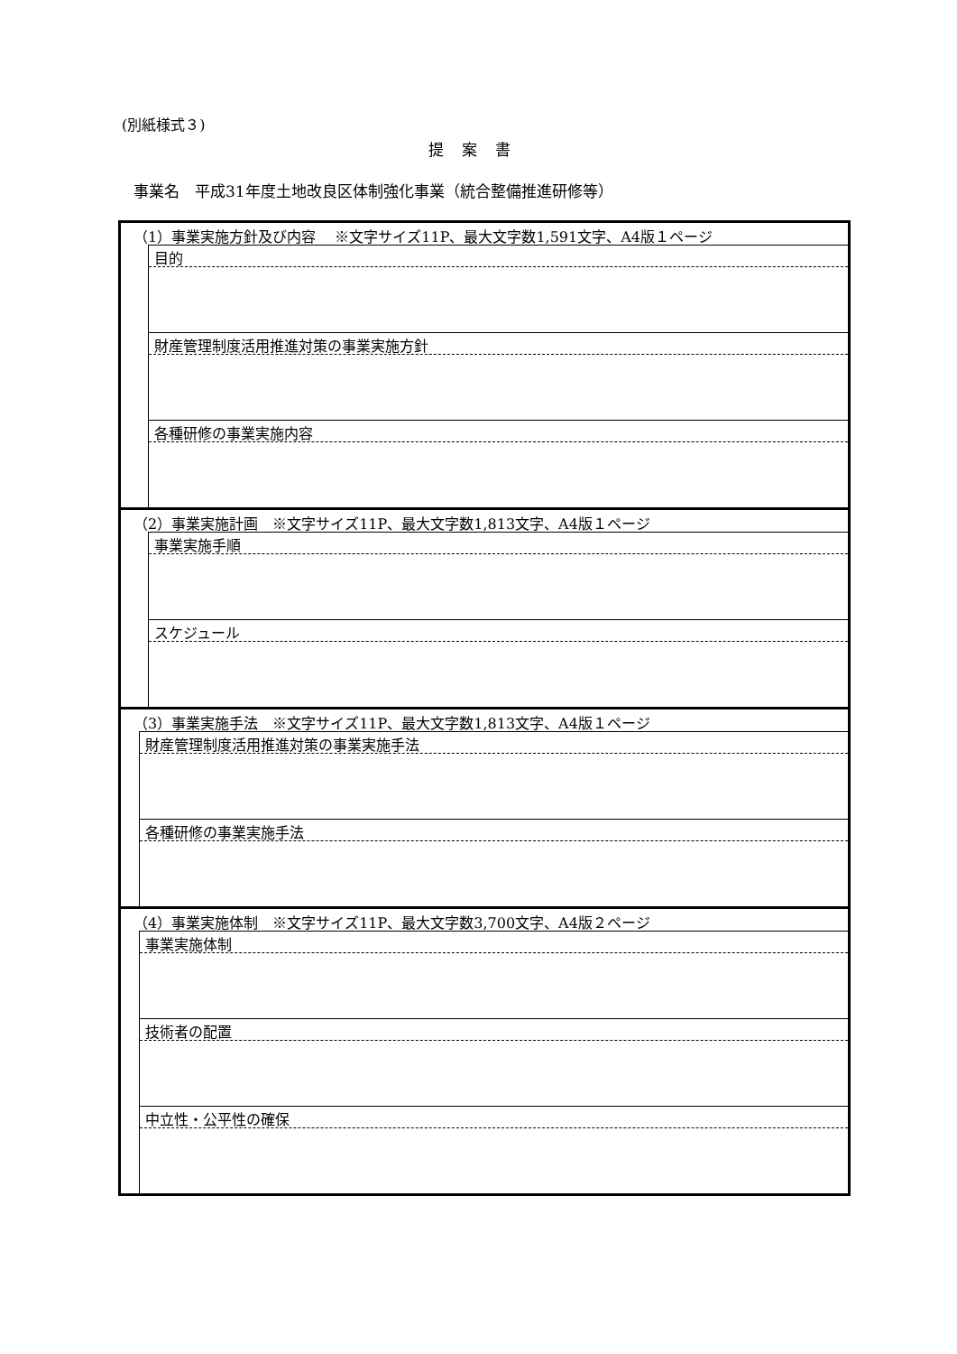(別紙様式３)
提案書
事業名　平成31年度土地改良区体制強化事業（統合整備推進研修等）
（1）事業実施方針及び内容　 ※文字サイズ11P、最大文字数1,591文字、A4版１ページ
目的
財産管理制度活用推進対策の事業実施方針
各種研修の事業実施内容
（2）事業実施計画　※文字サイズ11P、最大文字数1,813文字、A4版１ページ
事業実施手順
スケジュール
（3）事業実施手法　※文字サイズ11P、最大文字数1,813文字、A4版１ページ
財産管理制度活用推進対策の事業実施手法
各種研修の事業実施手法
（4）事業実施体制　※文字サイズ11P、最大文字数3,700文字、A4版２ページ
事業実施体制
技術者の配置
中立性・公平性の確保